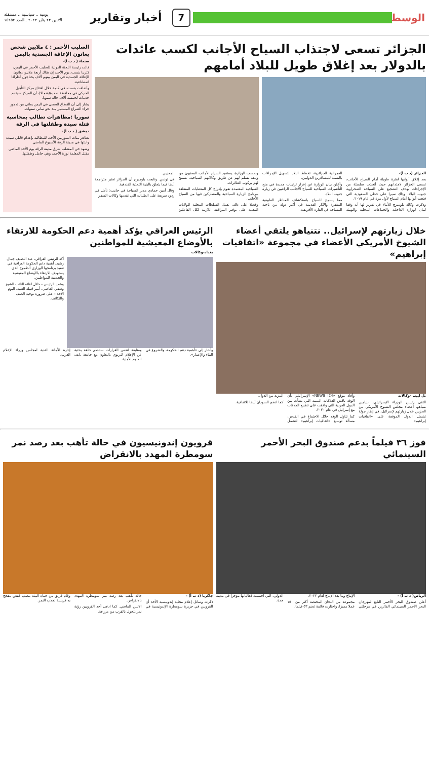الوسط
7
أخبار وتقارير
يومية .. سياسية .. مستقلة
الاثنين ٢٣ يناير ٢٠٢٣ ـ العدد ١٥٢٥٢
الجزائر تسعى لاجتذاب السياح الأجانب لكسب عائدات بالدولار بعد إغلاق طويل للبلاد أمامهم
الجزائر (د ب أ)-
بعد إغلاق أبوابها لفترة طويلة أمام السياح الأجانب، تسعى الجزائر لاجتذابهم حيث أتخذت سلسلة من الإجراءات بهدف التشجيع على السياحة الصحراوية جنوب البلاد، وذلك سيرا على خطى السعودية التي فتحت أبوابها أمام السياح لأول مرة في عام ٢٠١٩.
وذكرت وكالة بلومبرج للأنباء في تقرير لها أنه وفقا لبيان لوزارة الداخلية والجماعات المحلية والتهيئة العمرانية الجزائرية، تخطط البلاد لتسهيل الإجراءات بالنسبة للمسافرين الدوليين.
وأعلن بيان الوزارة عن إقرار ترتيبات جديدة في منح التأشيرات السياحية للسياح الأجانب الراغبين في زيارة جنوب البلاد.
مما يسمح للسياح باستكشاف المناظر الطبيعية المقفرة والآثار القديمة في أكبر دولة من ناحية المساحة في القارة الأفريقية.
وبحسب الوزارة، يستفيد السياح الأجانب المعنيون من وثيقة تسلم لهم عن طريق وكالاتهم السياحية، تسمح لهم بركوب الطائرات.
السياحية المعتمدة تقوم بإدراج كل المعطيات المتعلقة ببرنامج الزيارة السياحية والمشاركين فيها من السياح الأجانب.
وفضلا على ذلك، تعمل السلطات المحلية للولايات المعنية على توفير المرافقة اللازمة لكل الفاعلين المعنيين.
في تونس. وتابعت بلومبرج أن الجزائر تعتبر متراجعة أيضا فيما يتعلق بالبنية التحتية الفندقية.
وقال أمين حمادي مدير السياحة في جانيت: نأمل في ردود سريعة على الطلبات التي تقدمها وكالات السفر.
الصليب الأحمر : ٤ ملايين شخص يعانون الإعاقة الجسدية باليمن
صنعاء ( د ب أ)-
قالت رئيسة اللجنة الدولية للصليب الأحمر في اليمن، كترينا بنست، يوم الأحد، إن هناك أربعة ملايين يعانون الإعاقة الجسدية في اليمن بينهم آلاف يحتاجون أطرافا اصطناعية.
وأضافت بنست، في كلمة خلال افتتاح مركز التأهيل الحركي في محافظة صعدة(شمالا)، أن المركز سيقدم خدمات لخمسة آلاف حالة سنويا.
يشار إلى أن القطاع الصحي في اليمن يعاني من تدهور جراء الصراع المستمر منذ نحو ثماني سنوات.
سوريا :مظاهرات تطالب بمحاسبة قتلة سيدة وطفلتها في الرقة
دمشق ( د ب أ)-
تظاهر مئات السوريين الأحد، للمطالبة بإعدام قاتلي سيدة وابنتها في مدينة الرقة الأسبوع الماضي.
وشهد حي المشلب شرق مدينة الرقة يوم الأحد الماضي مقتل المعلمة نورة الأحمد وهي حامل وطفلتها.
خلال زيارتهم لإسرائيل.. نتنياهو يلتقي أعضاء الشيوخ الأمريكي الأعضاء في مجموعة «اتفاقيات إبراهيم»
تل ابيب -وكالات
التقى رئيس الوزراء الإسرائيلي، بنيامين نتنياهو، أعضاء مجلس الشيوخ الأمريكي من الحزبين خلال زيارتهم لإسرائيل، في إطار جولة تشمل الدول الموقعة على «اتفاقيات إبراهيم».
وأفاد موقع «NEWS I24» الإسرائيلي بأن الوفد ناقش العلاقات المتينة التي نشأت بين الدول العربية التي وافقت على تطبيع العلاقات مع إسرائيل في عام ٢٠٢٠.
كما تناول الوفد خلال الاجتماع في القدس، مسألة توسيع «اتفاقيات إبراهيم» لتشمل المزيد من الدول.
كما انضم السودان أيضا للاتفاقية.
الرئيس العراقي يؤكد أهمية دعم الحكومة للارتقاء بالأوضاع المعيشية للمواطنين
بغداد-وكالات
أكد الرئيس العراقي، عبد اللطيف جمال رشيد، أهمية دعم الحكومة العراقية في تنفيذ برنامجها الوزاري الطموح الذي يستهدف الارتقاء بالأوضاع المعيشية والخدمية للمواطنين.
وشدد الرئيس – خلال لقائه النائب الشيخ وصفي العاصي، أمير قبيلة العبيد، اليوم الأحد – على ضرورة توحيد الصف والتكاتف.
وأشار إلى «أهمية دعم الحكومة، والشروع في البناء والإعمار».
ومتابعة لنفس القرارات ستنظم حلقة بحثية عن الإعلام التربوي بالتعاون مع جامعة نايف للعلوم الأمنية.
إدارة الأمانة الفنية لمجلس وزراء الإعلام العرب.
فوز ٣٦ فيلماً بدعم صندوق البحر الأحمر السينمائي
الرياض( د ب أ) -
أعلن صندوق البحر الأحمر التابع لمهرجان البحر الأحمر السينمائي الفائزين في مرحلتي الإنتاج وما بعد الإنتاج لعام ٢٠٢٢.
مجموعة من اللجان المختصة أكثر من ١٥٠ عملا مميزا، واختارت قائمة تضم ٥٣ فيلما.
الدولي، التي اختتمت فعالياتها مؤخرا في مدينة جدة.
قرويون إندونيسيون في حالة تأهب بعد رصد نمر سومطرة المهدد بالانقراض
جاكرتا (د ب أ) –
ذكرت وسائل إعلام محلية إندونيسية الأحد أن القرويين في جزيرة سومطرة الإندونيسية في حالة تأهب بعد رصد نمر سومطرة المهدد بالانقراض.
الاثنين الماضي. كما ادعى أحد القرويين رؤية نمر يتجول بالقرب من مزرعة.
وقام فريق من حماة البيئة بنصب قفص مفخخ به فريسة لجذب النمر.